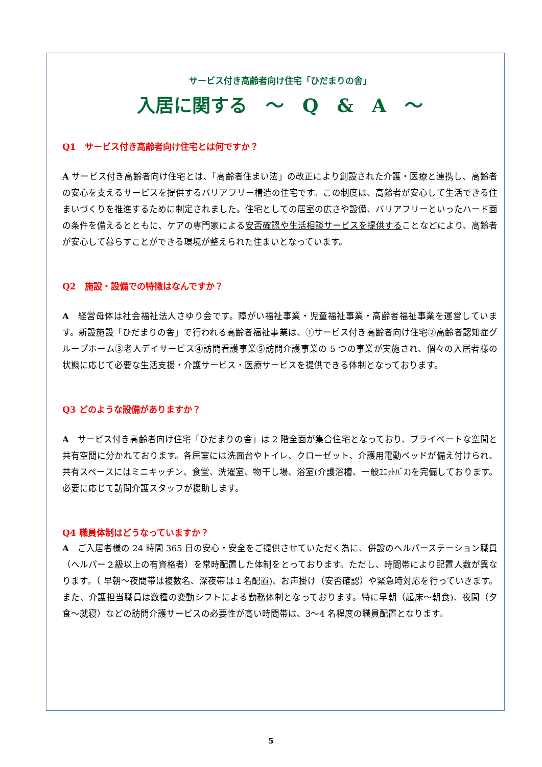サービス付き高齢者向け住宅「ひだまりの舎」
入居に関する　～　Q　&　A　～
Q1　サービス付き高齢者向け住宅とは何ですか？
A サービス付き高齢者向け住宅とは、「高齢者住まい法」の改正により創設された介護・医療と連携し、高齢者の安心を支えるサービスを提供するバリアフリー構造の住宅です。この制度は、高齢者が安心して生活できる住まいづくりを推進するために制定されました。住宅としての居室の広さや設備、バリアフリーといったハード面の条件を備えるとともに、ケアの専門家による安否確認や生活相談サービスを提供することなどにより、高齢者が安心して暮らすことができる環境が整えられた住まいとなっています。
Q2　施設・設備での特徴はなんですか？
A　経営母体は社会福祉法人さゆり会です。障がい福祉事業・児童福祉事業・高齢者福祉事業を運営しています。新設施設「ひだまりの舎」で行われる高齢者福祉事業は、①サービス付き高齢者向け住宅②高齢者認知症グループホーム③老人デイサービス④訪問看護事業⑤訪問介護事業の 5 つの事業が実施され、個々の入居者様の状態に応じて必要な生活支援・介護サービス・医療サービスを提供できる体制となっております。
Q3 どのような設備がありますか？
A　サービス付き高齢者向け住宅「ひだまりの舎」は 2 階全面が集合住宅となっており、プライベートな空間と共有空間に分かれております。各居室には洗面台やトイレ、クローゼット、介護用電動ベッドが備え付けられ、共有スペースにはミニキッチン、食堂、洗濯室、物干し場、浴室(介護浴槽、一般ﾕﾆｯﾄﾊﾞｽ)を完備しております。必要に応じて訪問介護スタッフが援助します。
Q4 職員体制はどうなっていますか？
A　ご入居者様の 24 時間 365 日の安心・安全をご提供させていただく為に、併設のヘルパーステーション職員（ヘルパー２級以上の有資格者）を常時配置した体制をとっております。ただし、時間帯により配置人数が異なります。（ 早朝～夜間帯は複数名、深夜帯は１名配置)、お声掛け（安否確認）や緊急時対応を行っていきます。また、介護担当職員は数種の変動シフトによる勤務体制となっております。特に早朝（起床～朝食)、夜間（夕食～就寝）などの訪問介護サービスの必要性が高い時間帯は、3～4 名程度の職員配置となります。
5